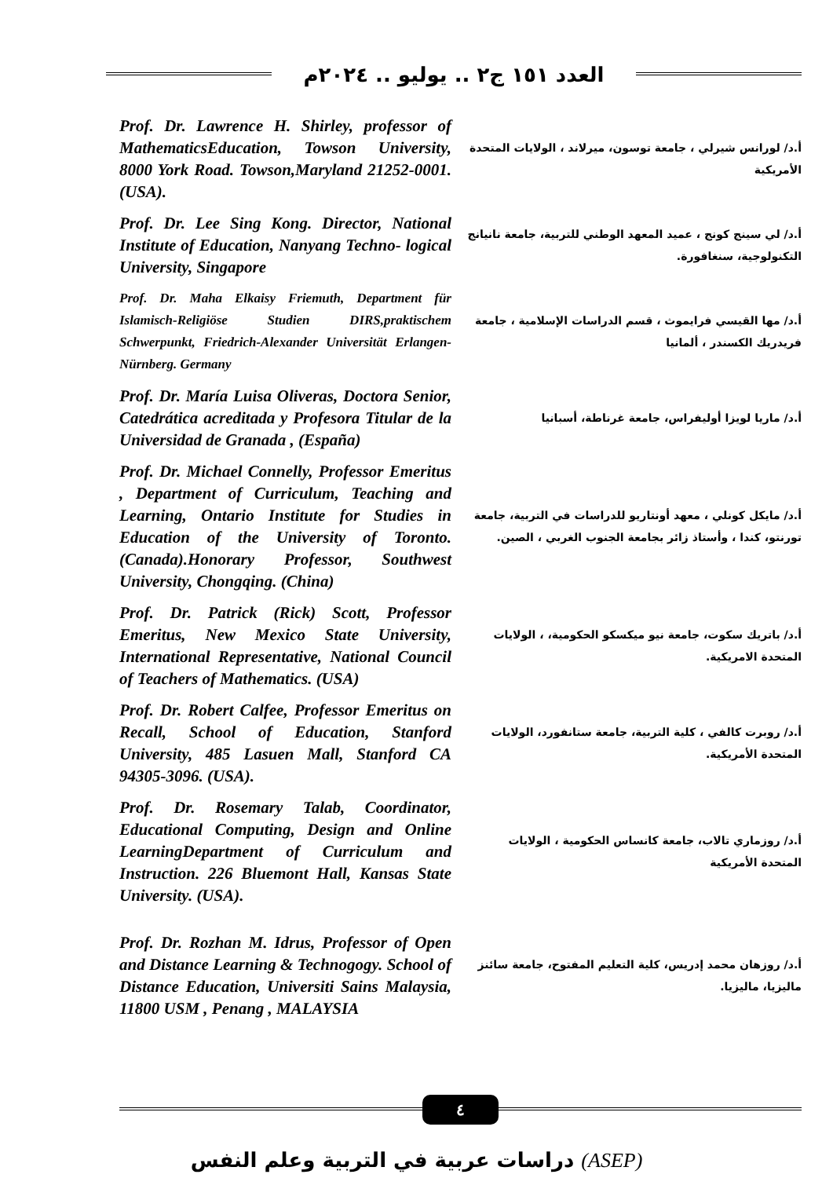العدد ١٥١ ج٢ .. يوليو .. ٢٠٢٤م
Prof. Dr. Lawrence H. Shirley, professor of MathematicsEducation, Towson University, 8000 York Road. Towson,Maryland 21252-0001. (USA).
أ.د/ لورانس شيرلي ، جامعة توسون، ميرلاند ، الولايات المتحدة الأمريكية
Prof. Dr. Lee Sing Kong. Director, National Institute of Education, Nanyang Techno- logical University, Singapore
أ.د/ لي سينج كونج ، عميد المعهد الوطني للتربية، جامعة نانيانج التكنولوجية، سنغافورة.
Prof. Dr. Maha Elkaisy Friemuth, Department für Islamisch-Religiöse Studien DIRS,praktischem Schwerpunkt, Friedrich-Alexander Universität Erlangen-Nürnberg. Germany
أ.د/ مها القيسي فرايموث ، قسم الدراسات الإسلامية ، جامعة فريدريك الكسندر ، ألمانيا
Prof. Dr. María Luisa Oliveras, Doctora Senior, Catedrática acreditada y Profesora Titular de la Universidad de Granada , (España)
أ.د/ ماريا لويزا أوليفراس، جامعة غرناطة، أسبانيا
Prof. Dr. Michael Connelly, Professor Emeritus , Department of Curriculum, Teaching and Learning, Ontario Institute for Studies in Education of the University of Toronto. (Canada).Honorary Professor, Southwest University, Chongqing. (China)
أ.د/ مايكل كونلي ، معهد أونتاريو للدراسات في التربية، جامعة تورنتو، كندا ، وأستاذ زائر بجامعة الجنوب الغربي ، الصين.
Prof. Dr. Patrick (Rick) Scott, Professor Emeritus, New Mexico State University, International Representative, National Council of Teachers of Mathematics. (USA)
أ.د/ باتريك سكوت، جامعة نيو ميكسكو الحكومية، ، الولايات المتحدة الامريكية.
Prof. Dr. Robert Calfee, Professor Emeritus on Recall, School of Education, Stanford University, 485 Lasuen Mall, Stanford CA 94305-3096. (USA).
أ.د/ روبرت كالفي ، كلية التربية، جامعة ستانفورد، الولايات المتحدة الأمريكية.
Prof. Dr. Rosemary Talab, Coordinator, Educational Computing, Design and Online LearningDepartment of Curriculum and Instruction. 226 Bluemont Hall, Kansas State University. (USA).
أ.د/ روزماري تالاب، جامعة كانساس الحكومية ، الولايات المتحدة الأمريكية
Prof. Dr. Rozhan M. Idrus, Professor of Open and Distance Learning & Technogogy. School of Distance Education, Universiti Sains Malaysia, 11800 USM , Penang , MALAYSIA
أ.د/ روزهان محمد إدريس، كلية التعليم المفتوح، جامعة سائنز ماليزيا، ماليزيا.
٤
دراسات عربية في التربية وعلم النفس (ASEP)